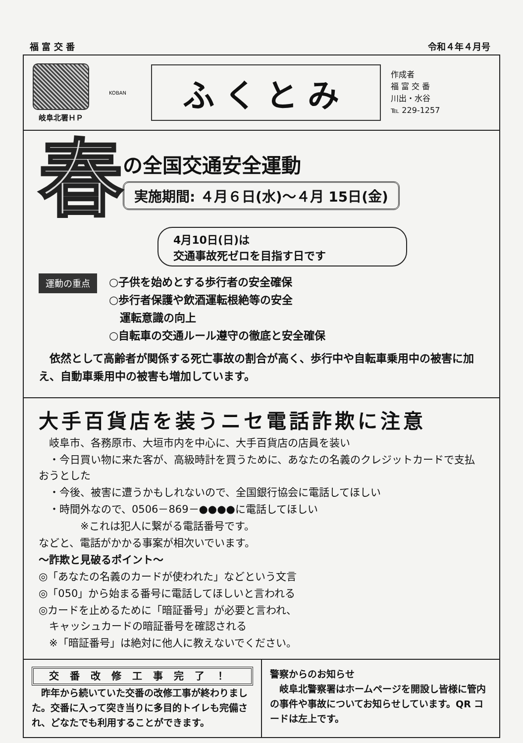福 富 交 番 令和４年４月号
岐阜北署ＨＰ
KOBAN
ふくとみ
作成者
福 富 交 番
川出・水谷
℡ 229-1257
春
の全国交通安全運動
実施期間: ４月６日(水)～４月 15日(金)
4月10日(日)は
交通事故死ゼロを目指す日です
運動の重点
○子供を始めとする歩行者の安全確保
○歩行者保護や飲酒運転根絶等の安全
　運転意識の向上
○自転車の交通ルール遵守の徹底と安全確保
　依然として高齢者が関係する死亡事故の割合が高く、歩行中や自転車乗用中の被害に加え、自動車乗用中の被害も増加しています。
大手百貨店を装うニセ電話詐欺に注意
　岐阜市、各務原市、大垣市内を中心に、大手百貨店の店員を装い
　・今日買い物に来た客が、高級時計を買うために、あなたの名義のクレジットカードで支払おうとした
　・今後、被害に遭うかもしれないので、全国銀行協会に電話してほしい
　・時間外なので、0506－869－●●●●に電話してほしい
　　　　※これは犯人に繋がる電話番号です。
などと、電話がかかる事案が相次いでいます。
～詐欺と見破るポイント～
◎「あなたの名義のカードが使われた」などという文言
◎「050」から始まる番号に電話してほしいと言われる
◎カードを止めるために「暗証番号」が必要と言われ、
　キャッシュカードの暗証番号を確認される
　※「暗証番号」は絶対に他人に教えないでください。
交番改修工事完了！
　昨年から続いていた交番の改修工事が終わりました。交番に入って突き当りに多目的トイレも完備され、どなたでも利用することができます。
警察からのお知らせ
　岐阜北警察署はホームページを開設し皆様に管内の事件や事故についてお知らせしています。QR コードは左上です。